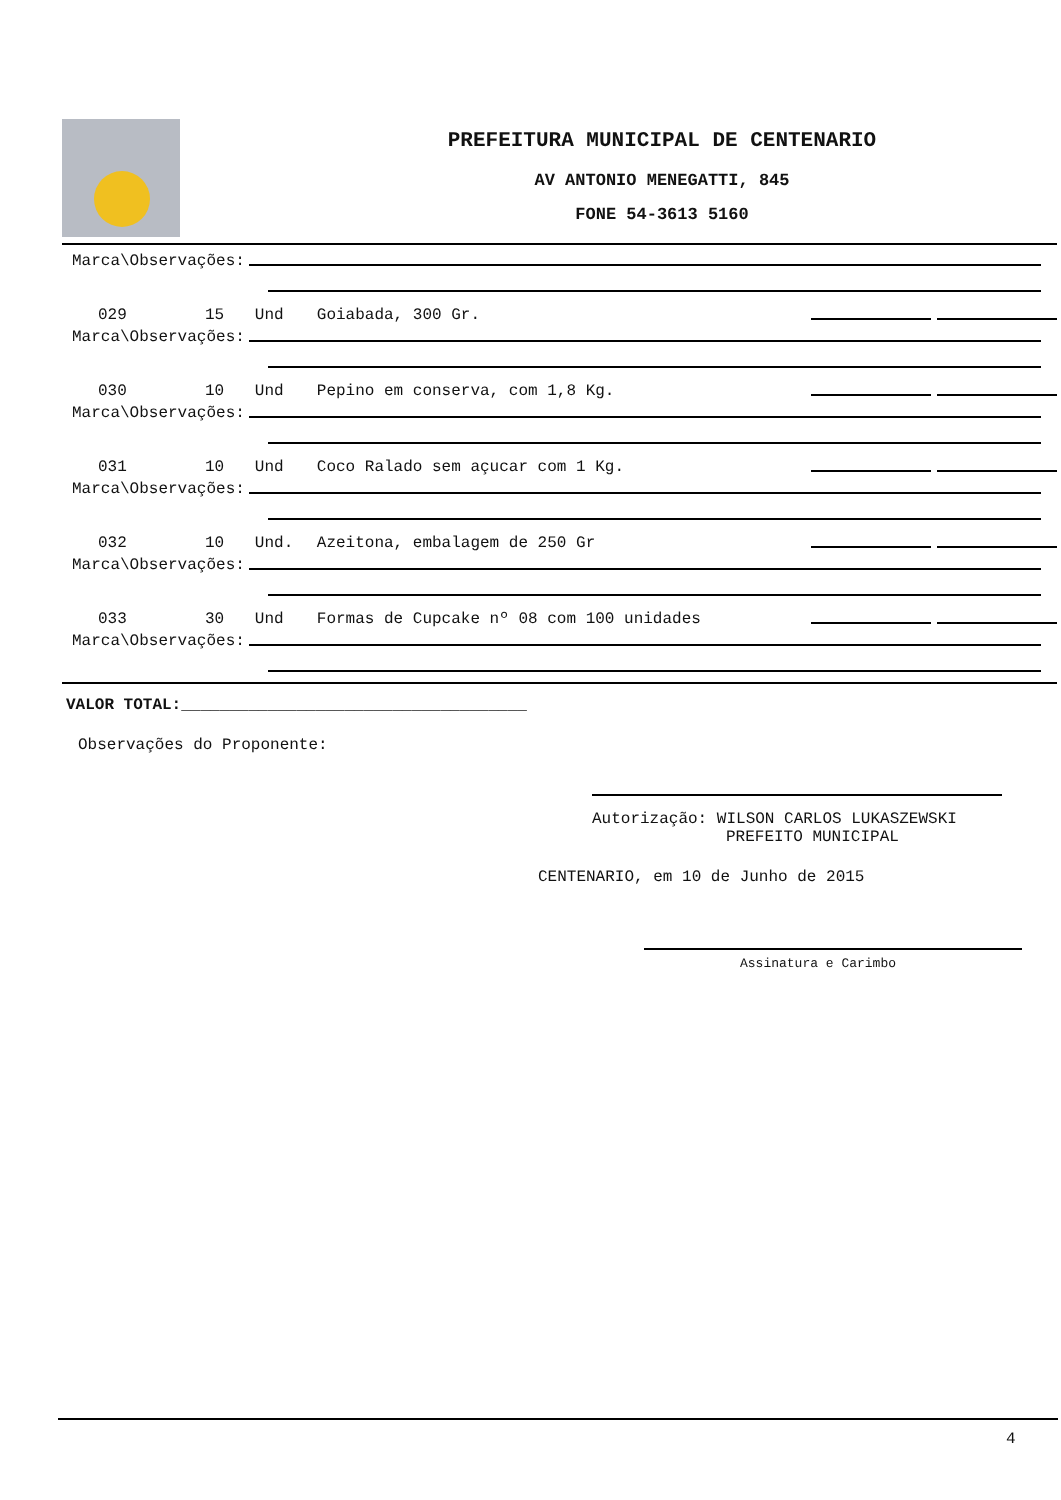PREFEITURA MUNICIPAL DE CENTENARIO
AV ANTONIO MENEGATTI, 845
FONE 54-3613 5160
Marca\Observações:
029 15 Und Goiabada, 300 Gr.
Marca\Observações:
030 10 Und Pepino em conserva, com 1,8 Kg.
Marca\Observações:
031 10 Und Coco Ralado sem açucar com 1 Kg.
Marca\Observações:
032 10 Und. Azeitona, embalagem de 250 Gr
Marca\Observações:
033 30 Und Formas de Cupcake nº 08 com 100 unidades
Marca\Observações:
VALOR TOTAL:____________________________________
Observações do Proponente:
Autorização: WILSON CARLOS LUKASZEWSKI
PREFEITO MUNICIPAL
CENTENARIO, em 10 de Junho de 2015
Assinatura e Carimbo
4